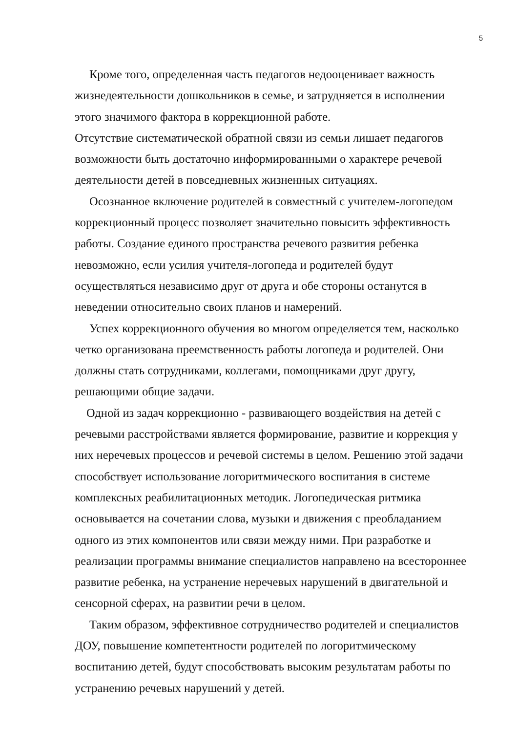5
Кроме того, определенная часть педагогов недооценивает важность жизнедеятельности дошкольников в семье, и затрудняется в исполнении этого значимого фактора в коррекционной работе.
Отсутствие систематической обратной связи из семьи лишает педагогов возможности быть достаточно информированными о характере речевой деятельности детей в повседневных жизненных ситуациях.
Осознанное включение родителей в совместный с учителем-логопедом коррекционный процесс позволяет значительно повысить эффективность работы. Создание единого пространства речевого развития ребенка невозможно, если усилия учителя-логопеда и родителей будут осуществляться независимо друг от друга и обе стороны останутся в неведении относительно своих планов и намерений.
Успех коррекционного обучения во многом определяется тем, насколько четко организована преемственность работы логопеда и родителей. Они должны стать сотрудниками, коллегами, помощниками друг другу, решающими общие задачи.
Одной из задач коррекционно - развивающего воздействия на детей с речевыми расстройствами является формирование, развитие и коррекция у них неречевых процессов и речевой системы в целом. Решению этой задачи способствует использование логоритмического воспитания в системе комплексных реабилитационных методик. Логопедическая ритмика основывается на сочетании слова, музыки и движения с преобладанием одного из этих компонентов или связи между ними. При разработке и реализации программы внимание специалистов направлено на всестороннее развитие ребенка, на устранение неречевых нарушений в двигательной и сенсорной сферах, на развитии речи в целом.
Таким образом, эффективное сотрудничество родителей и специалистов ДОУ, повышение компетентности родителей по логоритмическому воспитанию детей, будут способствовать высоким результатам работы по устранению речевых нарушений у детей.